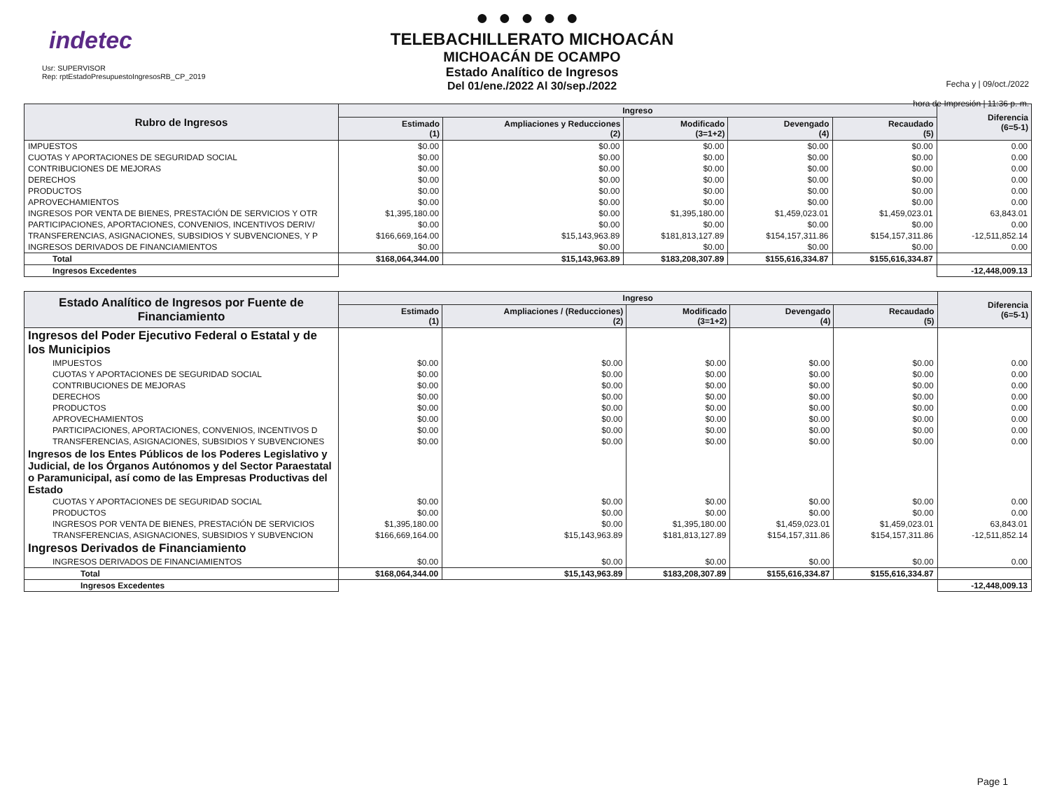indetec
Usr: SUPERVISOR
Rep: rptEstadoPresupuestoIngresosRB_CP_2019
●●●●●
TELEBACHILLERATO MICHOACÁN
MICHOACÁN DE OCAMPO
Estado Analítico de Ingresos
Del 01/ene./2022 Al 30/sep./2022
Fecha y | 09/oct./2022
hora de Impresión | 11:36 p. m.
| Rubro de Ingresos | Ingreso | | | | | Diferencia (6=5-1) |
| --- | --- | --- | --- | --- | --- | --- |
| | Estimado (1) | Ampliaciones y Reducciones (2) | Modificado (3=1+2) | Devengado (4) | Recaudado (5) | |
| IMPUESTOS | $0.00 | $0.00 | $0.00 | $0.00 | $0.00 | 0.00 |
| CUOTAS Y APORTACIONES DE SEGURIDAD SOCIAL | $0.00 | $0.00 | $0.00 | $0.00 | $0.00 | 0.00 |
| CONTRIBUCIONES DE MEJORAS | $0.00 | $0.00 | $0.00 | $0.00 | $0.00 | 0.00 |
| DERECHOS | $0.00 | $0.00 | $0.00 | $0.00 | $0.00 | 0.00 |
| PRODUCTOS | $0.00 | $0.00 | $0.00 | $0.00 | $0.00 | 0.00 |
| APROVECHAMIENTOS | $0.00 | $0.00 | $0.00 | $0.00 | $0.00 | 0.00 |
| INGRESOS POR VENTA DE BIENES, PRESTACIÓN DE SERVICIOS Y OTR | $1,395,180.00 | $0.00 | $1,395,180.00 | $1,459,023.01 | $1,459,023.01 | 63,843.01 |
| PARTICIPACIONES, APORTACIONES, CONVENIOS, INCENTIVOS DERIV/ | $0.00 | $0.00 | $0.00 | $0.00 | $0.00 | 0.00 |
| TRANSFERENCIAS, ASIGNACIONES, SUBSIDIOS Y SUBVENCIONES, Y P | $166,669,164.00 | $15,143,963.89 | $181,813,127.89 | $154,157,311.86 | $154,157,311.86 | -12,511,852.14 |
| INGRESOS DERIVADOS DE FINANCIAMIENTOS | $0.00 | $0.00 | $0.00 | $0.00 | $0.00 | 0.00 |
| Total | $168,064,344.00 | $15,143,963.89 | $183,208,307.89 | $155,616,334.87 | $155,616,334.87 | |
| Ingresos Excedentes | | | | | | -12,448,009.13 |
| Estado Analítico de Ingresos por Fuente de Financiamiento | Ingreso | | | | | Diferencia (6=5-1) |
| --- | --- | --- | --- | --- | --- | --- |
| | Estimado (1) | Ampliaciones / (Reducciones) (2) | Modificado (3=1+2) | Devengado (4) | Recaudado (5) | |
| Ingresos del Poder Ejecutivo Federal o Estatal y de los Municipios | | | | | | |
| IMPUESTOS | $0.00 | $0.00 | $0.00 | $0.00 | $0.00 | 0.00 |
| CUOTAS Y APORTACIONES DE SEGURIDAD SOCIAL | $0.00 | $0.00 | $0.00 | $0.00 | $0.00 | 0.00 |
| CONTRIBUCIONES DE MEJORAS | $0.00 | $0.00 | $0.00 | $0.00 | $0.00 | 0.00 |
| DERECHOS | $0.00 | $0.00 | $0.00 | $0.00 | $0.00 | 0.00 |
| PRODUCTOS | $0.00 | $0.00 | $0.00 | $0.00 | $0.00 | 0.00 |
| APROVECHAMIENTOS | $0.00 | $0.00 | $0.00 | $0.00 | $0.00 | 0.00 |
| PARTICIPACIONES, APORTACIONES, CONVENIOS, INCENTIVOS D | $0.00 | $0.00 | $0.00 | $0.00 | $0.00 | 0.00 |
| TRANSFERENCIAS, ASIGNACIONES, SUBSIDIOS Y SUBVENCIONES | $0.00 | $0.00 | $0.00 | $0.00 | $0.00 | 0.00 |
| Ingresos de los Entes Públicos de los Poderes Legislativo y Judicial, de los Órganos Autónomos y del Sector Paraestatal o Paramunicipal, así como de las Empresas Productivas del Estado | | | | | | |
| CUOTAS Y APORTACIONES DE SEGURIDAD SOCIAL | $0.00 | $0.00 | $0.00 | $0.00 | $0.00 | 0.00 |
| PRODUCTOS | $0.00 | $0.00 | $0.00 | $0.00 | $0.00 | 0.00 |
| INGRESOS POR VENTA DE BIENES, PRESTACIÓN DE SERVICIOS | $1,395,180.00 | $0.00 | $1,395,180.00 | $1,459,023.01 | $1,459,023.01 | 63,843.01 |
| TRANSFERENCIAS, ASIGNACIONES, SUBSIDIOS Y SUBVENCION | $166,669,164.00 | $15,143,963.89 | $181,813,127.89 | $154,157,311.86 | $154,157,311.86 | -12,511,852.14 |
| Ingresos Derivados de Financiamiento | | | | | | |
| INGRESOS DERIVADOS DE FINANCIAMIENTOS | $0.00 | $0.00 | $0.00 | $0.00 | $0.00 | 0.00 |
| Total | $168,064,344.00 | $15,143,963.89 | $183,208,307.89 | $155,616,334.87 | $155,616,334.87 | |
| Ingresos Excedentes | | | | | | -12,448,009.13 |
Page 1